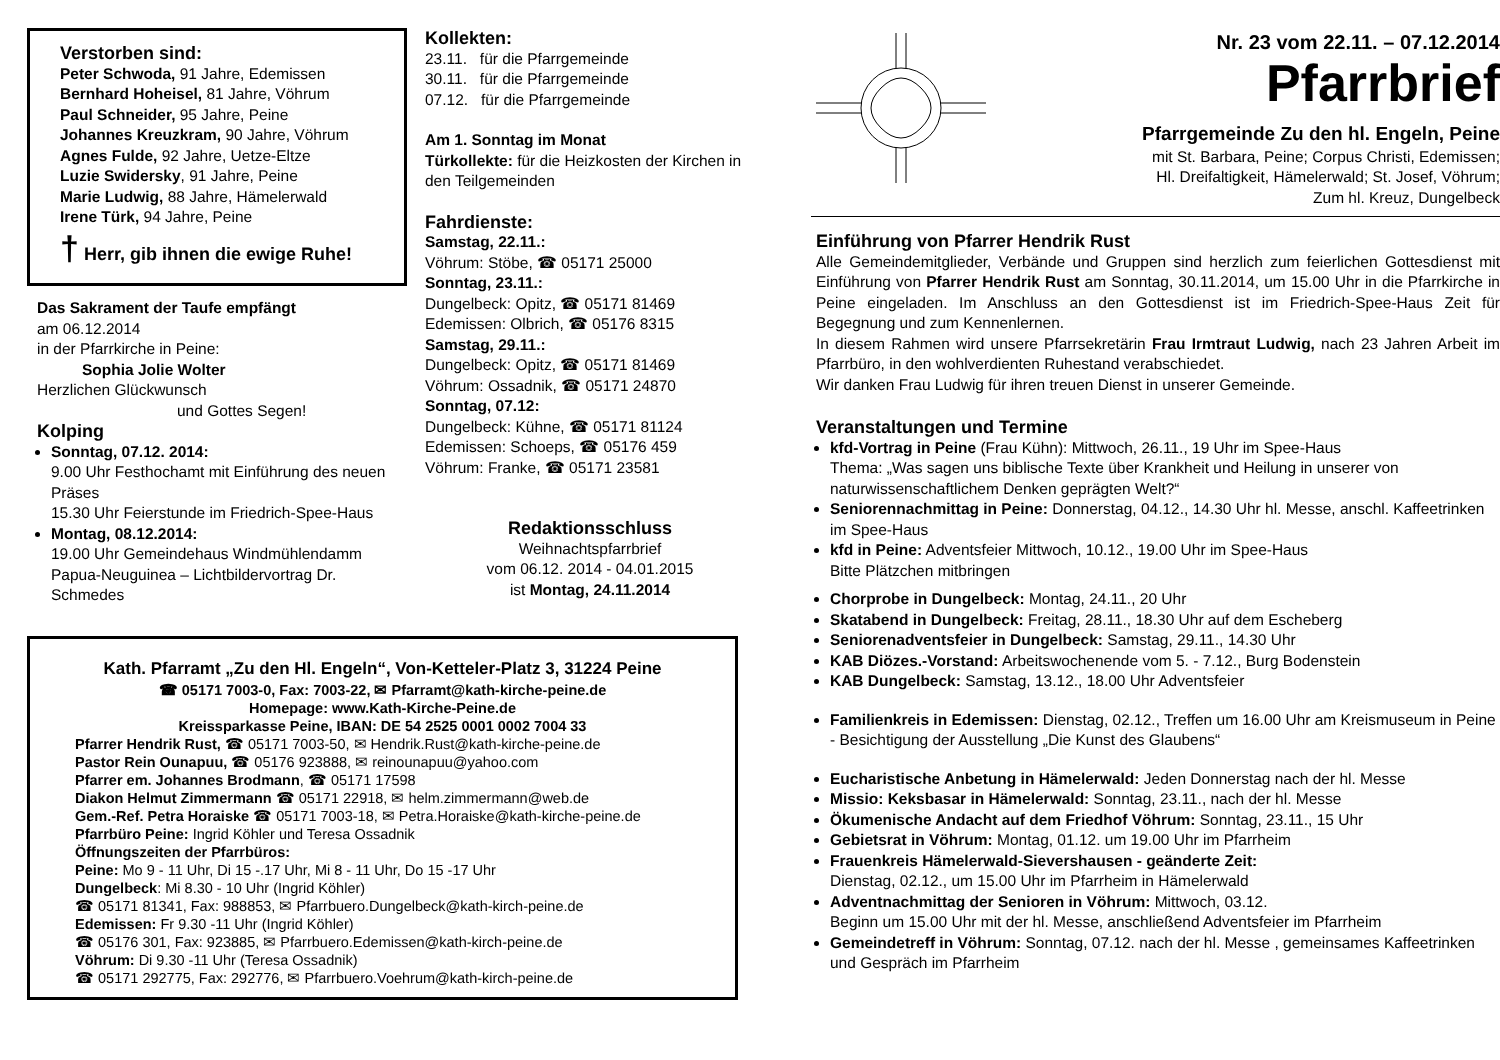Verstorben sind:
Peter Schwoda, 91 Jahre, Edemissen
Bernhard Hoheisel, 81 Jahre, Vöhrum
Paul Schneider, 95 Jahre, Peine
Johannes Kreuzkram, 90 Jahre, Vöhrum
Agnes Fulde, 92 Jahre, Uetze-Eltze
Luzie Swidersky, 91 Jahre, Peine
Marie Ludwig, 88 Jahre, Hämelerwald
Irene Türk, 94 Jahre, Peine
† Herr, gib ihnen die ewige Ruhe!
Das Sakrament der Taufe empfängt
am 06.12.2014
in der Pfarrkirche in Peine:
Sophia Jolie Wolter
Herzlichen Glückwunsch
und Gottes Segen!
Kolping
Sonntag, 07.12. 2014:
9.00 Uhr Festhochamt mit Einführung des neuen Präses
15.30 Uhr Feierstunde im Friedrich-Spee-Haus
Montag, 08.12.2014:
19.00 Uhr Gemeindehaus Windmühlendamm Papua-Neuguinea – Lichtbildervortrag Dr. Schmedes
Kollekten:
23.11. für die Pfarrgemeinde
30.11. für die Pfarrgemeinde
07.12. für die Pfarrgemeinde
Am 1. Sonntag im Monat
Türkollekte: für die Heizkosten der Kirchen in den Teilgemeinden
Fahrdienste:
Samstag, 22.11.:
Vöhrum: Stöbe, ☎ 05171 25000
Sonntag, 23.11.:
Dungelbeck: Opitz, ☎ 05171 81469
Edemissen: Olbrich, ☎ 05176 8315
Samstag, 29.11.:
Dungelbeck: Opitz, ☎ 05171 81469
Vöhrum: Ossadnik, ☎ 05171 24870
Sonntag, 07.12:
Dungelbeck: Kühne, ☎ 05171 81124
Edemissen: Schoeps, ☎ 05176 459
Vöhrum: Franke, ☎ 05171 23581
Redaktionsschluss
Weihnachtspfarrbrief
vom 06.12. 2014 - 04.01.2015
ist Montag, 24.11.2014
Kath. Pfarramt „Zu den Hl. Engeln“, Von-Ketteler-Platz 3, 31224 Peine
☎ 05171 7003-0, Fax: 7003-22, ✉ Pfarramt@kath-kirche-peine.de
Homepage: www.Kath-Kirche-Peine.de
Kreissparkasse Peine, IBAN: DE 54 2525 0001 0002 7004 33
Pfarrer Hendrik Rust, ☎ 05171 7003-50, ✉ Hendrik.Rust@kath-kirche-peine.de
Pastor Rein Ounapuu, ☎ 05176 923888, ✉ reinounapuu@yahoo.com
Pfarrer em. Johannes Brodmann, ☎ 05171 17598
Diakon Helmut Zimmermann ☎ 05171 22918, ✉ helm.zimmermann@web.de
Gem.-Ref. Petra Horaiske ☎ 05171 7003-18, ✉ Petra.Horaiske@kath-kirche-peine.de
Pfarrbüro Peine: Ingrid Köhler und Teresa Ossadnik
Öffnungszeiten der Pfarrbüros:
Peine: Mo 9 - 11 Uhr, Di 15 -.17 Uhr, Mi 8 - 11 Uhr, Do 15 -17 Uhr
Dungelbeck: Mi 8.30 - 10 Uhr (Ingrid Köhler)
☎ 05171 81341, Fax: 988853, ✉ Pfarrbuero.Dungelbeck@kath-kirch-peine.de
Edemissen: Fr 9.30 -11 Uhr (Ingrid Köhler)
☎ 05176 301, Fax: 923885, ✉ Pfarrbuero.Edemissen@kath-kirch-peine.de
Vöhrum: Di 9.30 -11 Uhr (Teresa Ossadnik)
☎ 05171 292775, Fax: 292776, ✉ Pfarrbuero.Voehrum@kath-kirch-peine.de
Nr. 23 vom 22.11. – 07.12.2014
Pfarrbrief
Pfarrgemeinde Zu den hl. Engeln, Peine
mit St. Barbara, Peine; Corpus Christi, Edemissen;
Hl. Dreifaltigkeit, Hämelerwald; St. Josef, Vöhrum;
Zum hl. Kreuz, Dungelbeck
Einführung von Pfarrer Hendrik Rust
Alle Gemeindemitglieder, Verbände und Gruppen sind herzlich zum feierlichen Gottesdienst mit Einführung von Pfarrer Hendrik Rust am Sonntag, 30.11.2014, um 15.00 Uhr in die Pfarrkirche in Peine eingeladen. Im Anschluss an den Gottesdienst ist im Friedrich-Spee-Haus Zeit für Begegnung und zum Kennenlernen.
In diesem Rahmen wird unsere Pfarrsekretärin Frau Irmtraut Ludwig, nach 23 Jahren Arbeit im Pfarrbüro, in den wohlverdienten Ruhestand verabschiedet.
Wir danken Frau Ludwig für ihren treuen Dienst in unserer Gemeinde.
Veranstaltungen und Termine
kfd-Vortrag in Peine (Frau Kühn): Mittwoch, 26.11., 19 Uhr im Spee-Haus
Thema: „Was sagen uns biblische Texte über Krankheit und Heilung in unserer von naturwissenschaftlichem Denken geprägten Welt?“
Seniorennachmittag in Peine: Donnerstag, 04.12., 14.30 Uhr hl. Messe, anschl. Kaffeetrinken im Spee-Haus
kfd in Peine: Adventsfeier Mittwoch, 10.12., 19.00 Uhr im Spee-Haus
Bitte Plätzchen mitbringen
Chorprobe in Dungelbeck: Montag, 24.11., 20 Uhr
Skatabend in Dungelbeck: Freitag, 28.11., 18.30 Uhr auf dem Escheberg
Seniorenadventsfeier in Dungelbeck: Samstag, 29.11., 14.30 Uhr
KAB Diözes.-Vorstand: Arbeitswochenende vom 5. - 7.12., Burg Bodenstein
KAB Dungelbeck: Samstag, 13.12., 18.00 Uhr Adventsfeier
Familienkreis in Edemissen: Dienstag, 02.12., Treffen um 16.00 Uhr am Kreismuseum in Peine - Besichtigung der Ausstellung „Die Kunst des Glaubens“
Eucharistische Anbetung in Hämelerwald: Jeden Donnerstag nach der hl. Messe
Missio: Keksbasar in Hämelerwald: Sonntag, 23.11., nach der hl. Messe
Ökumenische Andacht auf dem Friedhof Vöhrum: Sonntag, 23.11., 15 Uhr
Gebietsrat in Vöhrum: Montag, 01.12. um 19.00 Uhr im Pfarrheim
Frauenkreis Hämelerwald-Sievershausen - geänderte Zeit:
Dienstag, 02.12., um 15.00 Uhr im Pfarrheim in Hämelerwald
Adventnachmittag der Senioren in Vöhrum: Mittwoch, 03.12.
Beginn um 15.00 Uhr mit der hl. Messe, anschließend Adventsfeier im Pfarrheim
Gemeindetreff in Vöhrum: Sonntag, 07.12. nach der hl. Messe , gemeinsames Kaffeetrinken und Gespräch im Pfarrheim